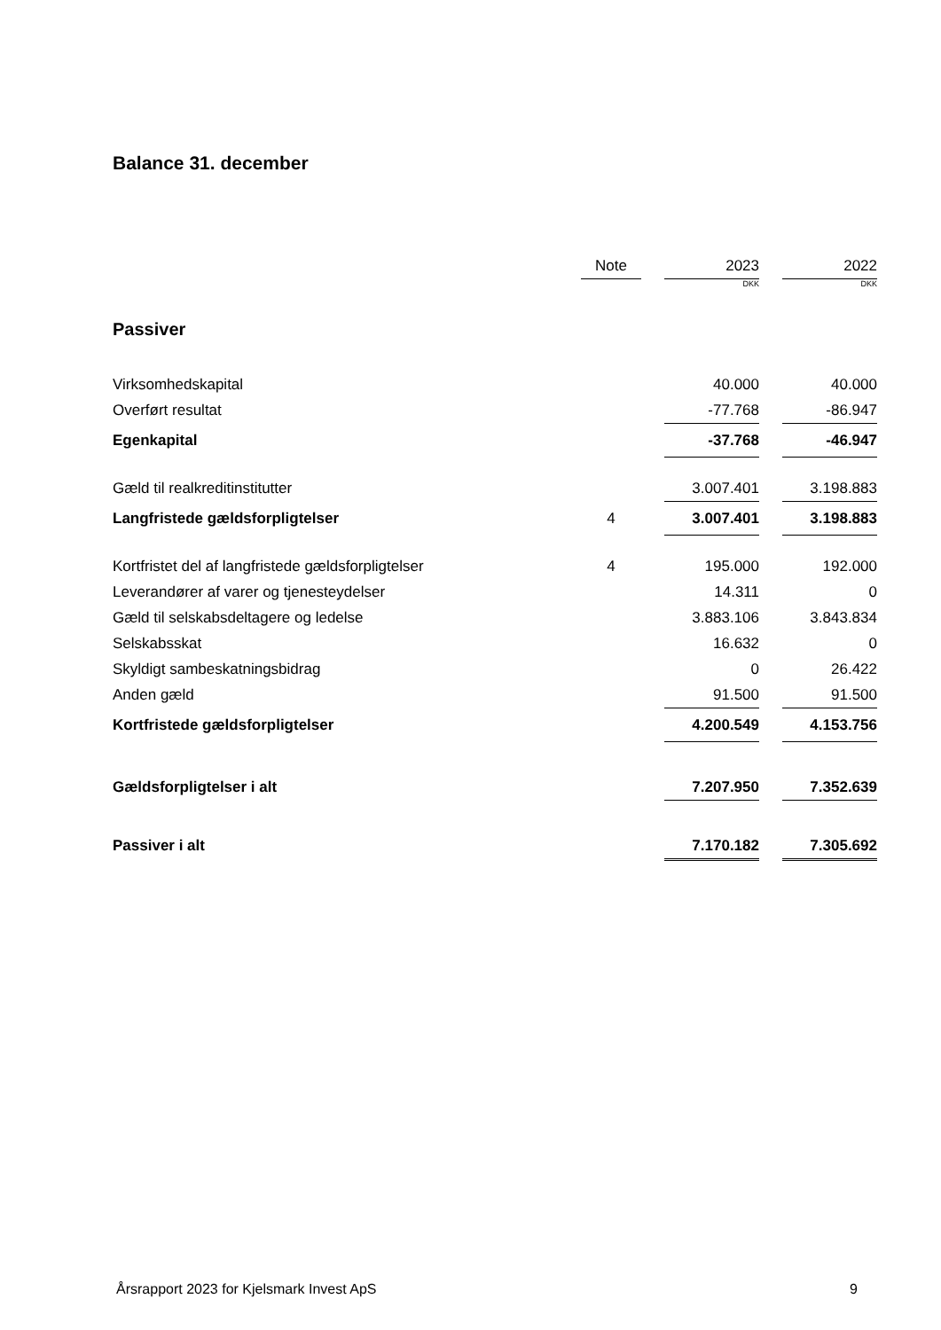Balance 31. december
| | Note | | 2023 | | 2022 |
| --- | --- | --- | --- | --- | --- |
| | | | DKK | | DKK |
| Passiver | | | | | |
| Virksomhedskapital | | | 40.000 | | 40.000 |
| Overført resultat | | | -77.768 | | -86.947 |
| Egenkapital | | | -37.768 | | -46.947 |
| Gæld til realkreditinstitutter | | | 3.007.401 | | 3.198.883 |
| Langfristede gældsforpligtelser | 4 | | 3.007.401 | | 3.198.883 |
| Kortfristet del af langfristede gældsforpligtelser | 4 | | 195.000 | | 192.000 |
| Leverandører af varer og tjenesteydelser | | | 14.311 | | 0 |
| Gæld til selskabsdeltagere og ledelse | | | 3.883.106 | | 3.843.834 |
| Selskabsskat | | | 16.632 | | 0 |
| Skyldigt sambeskatningsbidrag | | | 0 | | 26.422 |
| Anden gæld | | | 91.500 | | 91.500 |
| Kortfristede gældsforpligtelser | | | 4.200.549 | | 4.153.756 |
| Gældsforpligtelser i alt | | | 7.207.950 | | 7.352.639 |
| Passiver i alt | | | 7.170.182 | | 7.305.692 |
Årsrapport 2023 for Kjelsmark Invest ApS 9